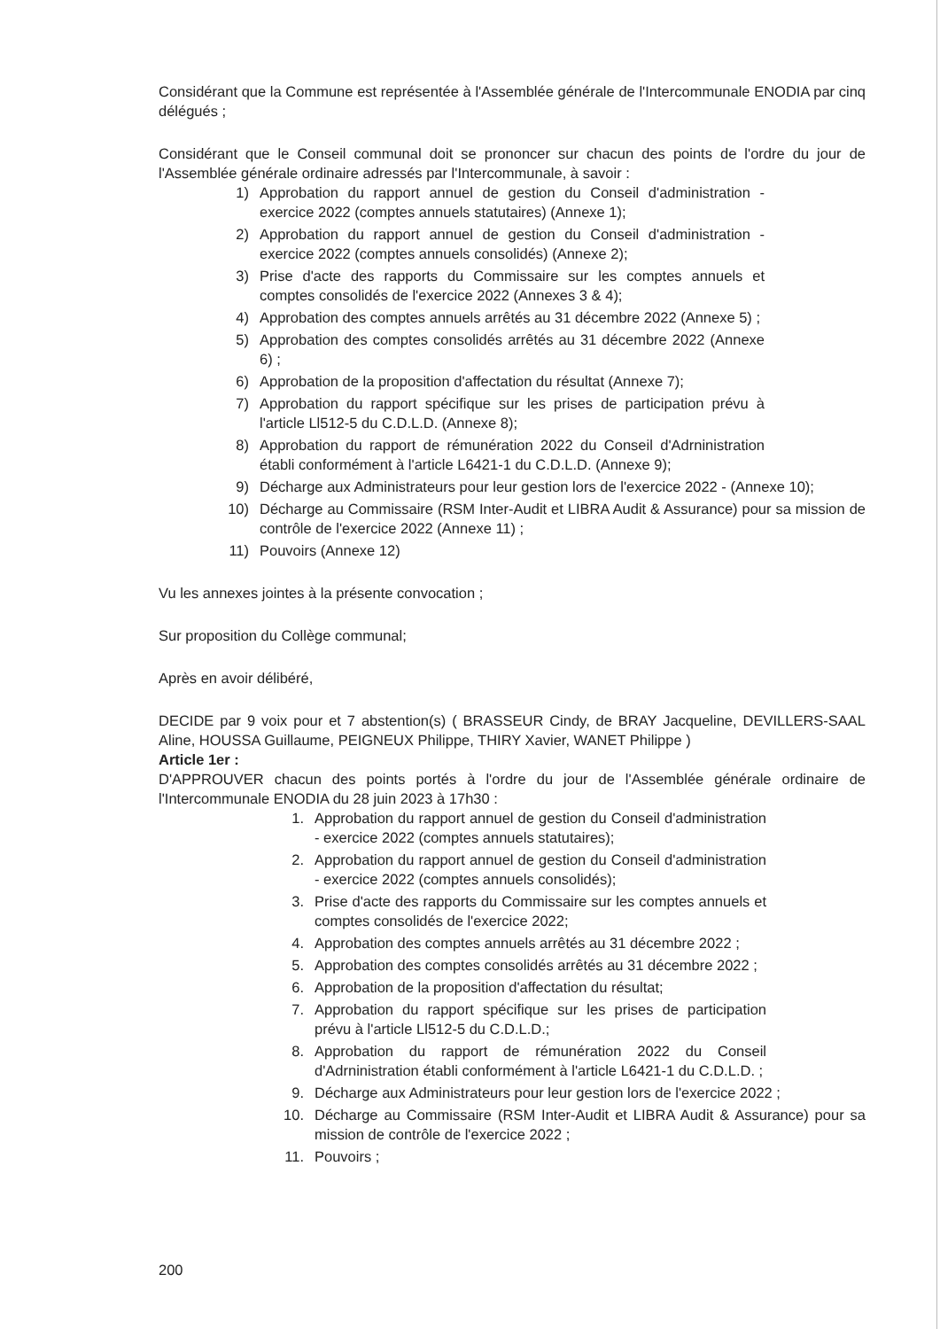Considérant que la Commune est représentée à l'Assemblée générale de l'Intercommunale ENODIA par cinq délégués ;
Considérant que le Conseil communal doit se prononcer sur chacun des points de l'ordre du jour de l'Assemblée générale ordinaire adressés par l'Intercommunale, à savoir :
1) Approbation du rapport annuel de gestion du Conseil d'administration - exercice 2022 (comptes annuels statutaires) (Annexe 1);
2) Approbation du rapport annuel de gestion du Conseil d'administration - exercice 2022 (comptes annuels consolidés) (Annexe 2);
3) Prise d'acte des rapports du Commissaire sur les comptes annuels et comptes consolidés de l'exercice 2022 (Annexes 3 & 4);
4) Approbation des comptes annuels arrêtés au 31 décembre 2022 (Annexe 5) ;
5) Approbation des comptes consolidés arrêtés au 31 décembre 2022 (Annexe 6) ;
6) Approbation de la proposition d'affectation du résultat (Annexe 7);
7) Approbation du rapport spécifique sur les prises de participation prévu à l'article Ll512-5 du C.D.L.D. (Annexe 8);
8) Approbation du rapport de rémunération 2022 du Conseil d'Adrninistration établi conformément à l'article L6421-1 du C.D.L.D. (Annexe 9);
9) Décharge aux Administrateurs pour leur gestion lors de l'exercice 2022 - (Annexe 10);
10) Décharge au Commissaire (RSM Inter-Audit et LIBRA Audit & Assurance) pour sa mission de contrôle de l'exercice 2022 (Annexe 11) ;
11) Pouvoirs (Annexe 12)
Vu les annexes jointes à la présente convocation ;
Sur proposition du Collège communal;
Après en avoir délibéré,
DECIDE par 9 voix pour et 7 abstention(s) ( BRASSEUR Cindy, de BRAY Jacqueline, DEVILLERS-SAAL Aline, HOUSSA Guillaume, PEIGNEUX Philippe, THIRY Xavier, WANET Philippe )
Article 1er :
D'APPROUVER chacun des points portés à l'ordre du jour de l'Assemblée générale ordinaire de l'Intercommunale ENODIA du 28 juin 2023 à 17h30 :
1. Approbation du rapport annuel de gestion du Conseil d'administration - exercice 2022 (comptes annuels statutaires);
2. Approbation du rapport annuel de gestion du Conseil d'administration - exercice 2022 (comptes annuels consolidés);
3. Prise d'acte des rapports du Commissaire sur les comptes annuels et comptes consolidés de l'exercice 2022;
4. Approbation des comptes annuels arrêtés au 31 décembre 2022 ;
5. Approbation des comptes consolidés arrêtés au 31 décembre 2022 ;
6. Approbation de la proposition d'affectation du résultat;
7. Approbation du rapport spécifique sur les prises de participation prévu à l'article Ll512-5 du C.D.L.D.;
8. Approbation du rapport de rémunération 2022 du Conseil d'Adrninistration établi conformément à l'article L6421-1 du C.D.L.D. ;
9. Décharge aux Administrateurs pour leur gestion lors de l'exercice 2022 ;
10. Décharge au Commissaire (RSM Inter-Audit et LIBRA Audit & Assurance) pour sa mission de contrôle de l'exercice 2022 ;
11. Pouvoirs ;
200